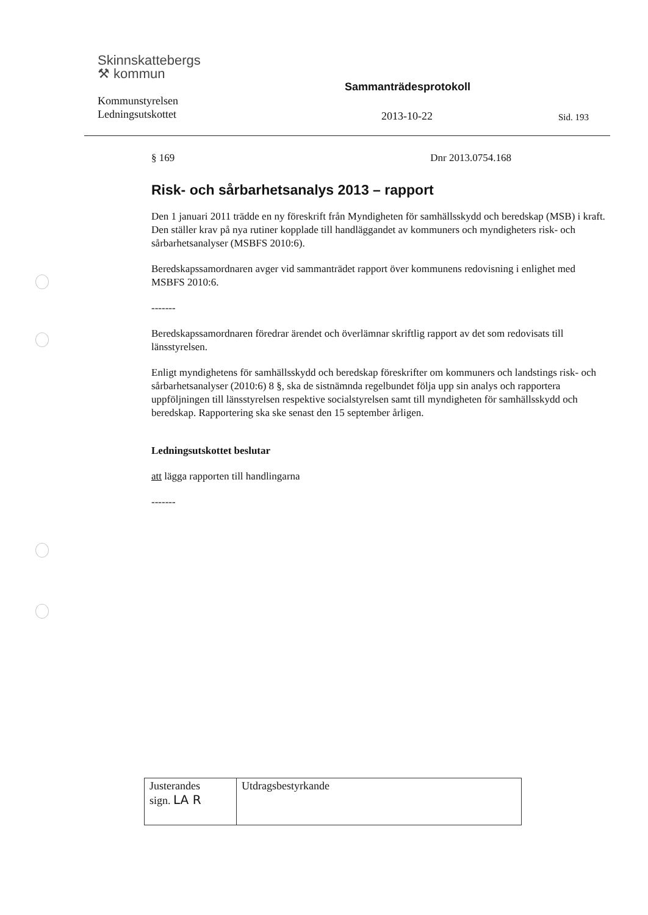Skinnskattebergs
⚒ kommun
Kommunstyrelsen
Ledningsutskottet
Sammanträdesprotokoll
2013-10-22 Sid. 193
§ 169 Dnr 2013.0754.168
Risk- och sårbarhetsanalys 2013 – rapport
Den 1 januari 2011 trädde en ny föreskrift från Myndigheten för samhällsskydd och beredskap (MSB) i kraft. Den ställer krav på nya rutiner kopplade till handläggandet av kommuners och myndigheters risk- och sårbarhetsanalyser (MSBFS 2010:6).
Beredskapssamordnaren avger vid sammanträdet rapport över kommunens redovisning i enlighet med MSBFS 2010:6.
-------
Beredskapssamordnaren föredrar ärendet och överlämnar skriftlig rapport av det som redovisats till länsstyrelsen.
Enligt myndighetens för samhällsskydd och beredskap föreskrifter om kommuners och landstings risk- och sårbarhetsanalyser (2010:6) 8 §, ska de sistnämnda regelbundet följa upp sin analys och rapportera uppföljningen till länsstyrelsen respektive socialstyrelsen samt till myndigheten för samhällsskydd och beredskap. Rapportering ska ske senast den 15 september årligen.
Ledningsutskottet beslutar
att lägga rapporten till handlingarna
-------
| Justerandes sign. LA R | Utdragsbestyrkande |